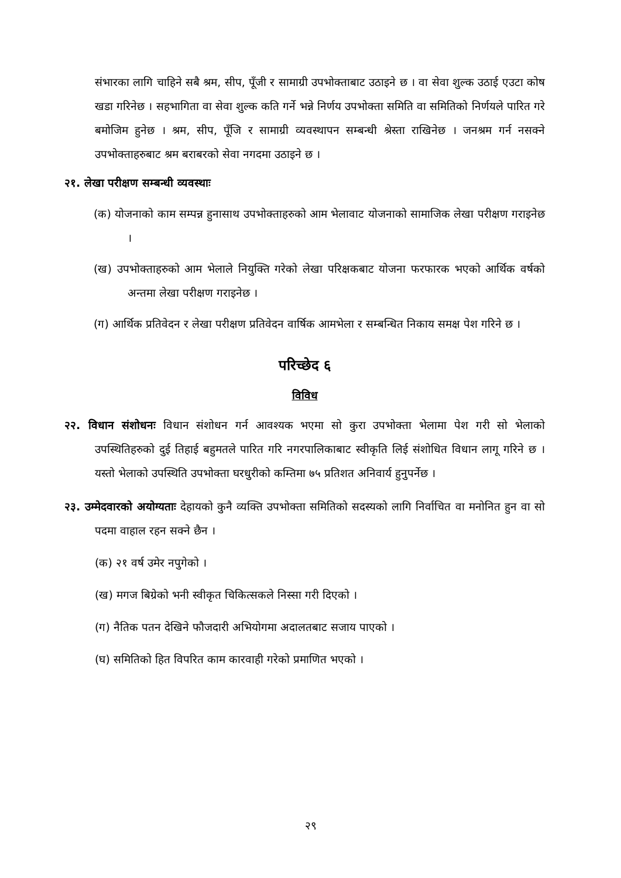संभारका लागि चाहिने सबै श्रम, सीप, पूँजी र सामाग्री उपभोक्ताबाट उठाइने छ । वा सेवा शुल्क उठाई एउटा कोष खडा गरिनेछ । सहभागिता वा सेवा शुल्क कति गर्ने भन्ने निर्णय उपभोक्ता समिति वा समितिको निर्णयले पारित गरे बमोजिम हुनेछ । श्रम, सीप, पूँजि र सामाग्री व्यवस्थापन सम्बन्धी श्रेस्ता राखिनेछ । जनश्रम गर्न नसक्ने उपभोक्ताहरुबाट श्रम बराबरको सेवा नगदमा उठाइने छ ।
२१. लेखा परीक्षण सम्बन्धी व्यवस्थाः
(क) योजनाको काम सम्पन्न हुनासाथ उपभोक्ताहरुको आम भेलावाट योजनाको सामाजिक लेखा परीक्षण गराइनेछ ।
(ख) उपभोक्ताहरुको आम भेलाले नियुक्ति गरेको लेखा परिक्षकबाट योजना फरफारक भएको आर्थिक वर्षको अन्तमा लेखा परीक्षण गराइनेछ ।
(ग) आर्थिक प्रतिवेदन र लेखा परीक्षण प्रतिवेदन वार्षिक आमभेला र सम्बन्धित निकाय समक्ष पेश गरिने छ ।
परिच्छेद ६
विविध
२२. विधान संशोधनः विधान संशोधन गर्न आवश्यक भएमा सो कुरा उपभोक्ता भेलामा पेश गरी सो भेलाको उपस्थितिहरुको दुई तिहाई बहुमतले पारित गरि नगरपालिकाबाट स्वीकृति लिई संशोधित विधान लागू गरिने छ । यस्तो भेलाको उपस्थिति उपभोक्ता घरधुरीको कम्तिमा ७५ प्रतिशत अनिवार्य हुनुपर्नेछ ।
२३. उम्मेदवारको अयोग्यताः देहायको कुनै व्यक्ति उपभोक्ता समितिको सदस्यको लागि निर्वाचित वा मनोनित हुन वा सो पदमा वाहाल रहन सक्ने छैन ।
(क) २१ वर्ष उमेर नपुगेको ।
(ख) मगज बिग्रेको भनी स्वीकृत चिकित्सकले निस्सा गरी दिएको ।
(ग) नैतिक पतन देखिने फौजदारी अभियोगमा अदालतबाट सजाय पाएको ।
(घ) समितिको हित विपरित काम कारवाही गरेको प्रमाणित भएको ।
२९